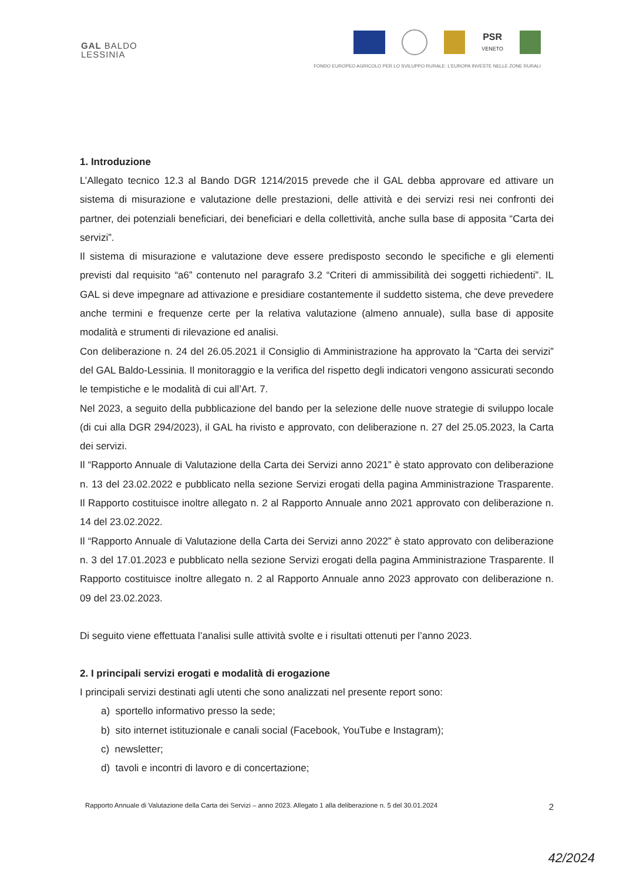GAL BALDO
LESSINIA
PSR
VENETO
FONDO EUROPEO AGRICOLO PER LO SVILUPPO RURALE: L'EUROPA INVESTE NELLE ZONE RURALI
1. Introduzione
L’Allegato tecnico 12.3 al Bando DGR 1214/2015 prevede che il GAL debba approvare ed attivare un sistema di misurazione e valutazione delle prestazioni, delle attività e dei servizi resi nei confronti dei partner, dei potenziali beneficiari, dei beneficiari e della collettività, anche sulla base di apposita “Carta dei servizi”.
Il sistema di misurazione e valutazione deve essere predisposto secondo le specifiche e gli elementi previsti dal requisito “a6” contenuto nel paragrafo 3.2 “Criteri di ammissibilità dei soggetti richiedenti”. IL GAL si deve impegnare ad attivazione e presidiare costantemente il suddetto sistema, che deve prevedere anche termini e frequenze certe per la relativa valutazione (almeno annuale), sulla base di apposite modalità e strumenti di rilevazione ed analisi.
Con deliberazione n. 24 del 26.05.2021 il Consiglio di Amministrazione ha approvato la “Carta dei servizi” del GAL Baldo-Lessinia. Il monitoraggio e la verifica del rispetto degli indicatori vengono assicurati secondo le tempistiche e le modalità di cui all’Art. 7.
Nel 2023, a seguito della pubblicazione del bando per la selezione delle nuove strategie di sviluppo locale (di cui alla DGR 294/2023), il GAL ha rivisto e approvato, con deliberazione n. 27 del 25.05.2023, la Carta dei servizi.
Il “Rapporto Annuale di Valutazione della Carta dei Servizi anno 2021” è stato approvato con deliberazione n. 13 del 23.02.2022 e pubblicato nella sezione Servizi erogati della pagina Amministrazione Trasparente. Il Rapporto costituisce inoltre allegato n. 2 al Rapporto Annuale anno 2021 approvato con deliberazione n. 14 del 23.02.2022.
Il “Rapporto Annuale di Valutazione della Carta dei Servizi anno 2022” è stato approvato con deliberazione n. 3 del 17.01.2023 e pubblicato nella sezione Servizi erogati della pagina Amministrazione Trasparente. Il Rapporto costituisce inoltre allegato n. 2 al Rapporto Annuale anno 2023 approvato con deliberazione n. 09 del 23.02.2023.
Di seguito viene effettuata l’analisi sulle attività svolte e i risultati ottenuti per l’anno 2023.
2. I principali servizi erogati e modalità di erogazione
I principali servizi destinati agli utenti che sono analizzati nel presente report sono:
a) sportello informativo presso la sede;
b) sito internet istituzionale e canali social (Facebook, YouTube e Instagram);
c) newsletter;
d) tavoli e incontri di lavoro e di concertazione;
Rapporto Annuale di Valutazione della Carta dei Servizi – anno 2023. Allegato 1 alla deliberazione n. 5 del 30.01.2024 2
42/2024